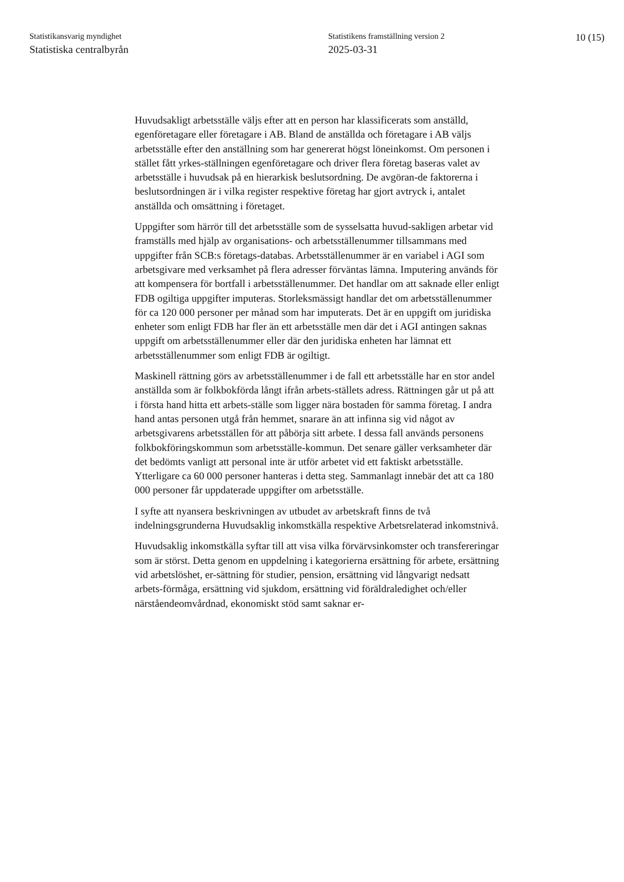Statistikansvarig myndighet
Statistiska centralbyrån
Statistikens framställning version 2
2025-03-31
10 (15)
Huvudsakligt arbetsställe väljs efter att en person har klassificerats som anställd, egenföretagare eller företagare i AB. Bland de anställda och företagare i AB väljs arbetsställe efter den anställning som har genererat högst löneinkomst. Om personen i stället fått yrkes-ställningen egenföretagare och driver flera företag baseras valet av arbetsställe i huvudsak på en hierarkisk beslutsordning. De avgöran-de faktorerna i beslutsordningen är i vilka register respektive företag har gjort avtryck i, antalet anställda och omsättning i företaget.
Uppgifter som härrör till det arbetsställe som de sysselsatta huvud-sakligen arbetar vid framställs med hjälp av organisations- och arbetsställenummer tillsammans med uppgifter från SCB:s företags-databas. Arbetsställenummer är en variabel i AGI som arbetsgivare med verksamhet på flera adresser förväntas lämna. Imputering används för att kompensera för bortfall i arbetsställenummer. Det handlar om att saknade eller enligt FDB ogiltiga uppgifter imputeras. Storleksmässigt handlar det om arbetsställenummer för ca 120 000 personer per månad som har imputerats. Det är en uppgift om juridiska enheter som enligt FDB har fler än ett arbetsställe men där det i AGI antingen saknas uppgift om arbetsställenummer eller där den juridiska enheten har lämnat ett arbetsställenummer som enligt FDB är ogiltigt.
Maskinell rättning görs av arbetsställenummer i de fall ett arbetsställe har en stor andel anställda som är folkbokförda långt ifrån arbets-ställets adress. Rättningen går ut på att i första hand hitta ett arbets-ställe som ligger nära bostaden för samma företag. I andra hand antas personen utgå från hemmet, snarare än att infinna sig vid något av arbetsgivarens arbetsställen för att påbörja sitt arbete. I dessa fall används personens folkbokföringskommun som arbetsställe-kommun. Det senare gäller verksamheter där det bedömts vanligt att personal inte är utför arbetet vid ett faktiskt arbetsställe. Ytterligare ca 60 000 personer hanteras i detta steg. Sammanlagt innebär det att ca 180 000 personer får uppdaterade uppgifter om arbetsställe.
I syfte att nyansera beskrivningen av utbudet av arbetskraft finns de två indelningsgrunderna Huvudsaklig inkomstkälla respektive Arbetsrelaterad inkomstnivå.
Huvudsaklig inkomstkälla syftar till att visa vilka förvärvsinkomster och transfereringar som är störst. Detta genom en uppdelning i kategorierna ersättning för arbete, ersättning vid arbetslöshet, er-sättning för studier, pension, ersättning vid långvarigt nedsatt arbets-förmåga, ersättning vid sjukdom, ersättning vid föräldraledighet och/eller närståendeomvårdnad, ekonomiskt stöd samt saknar er-